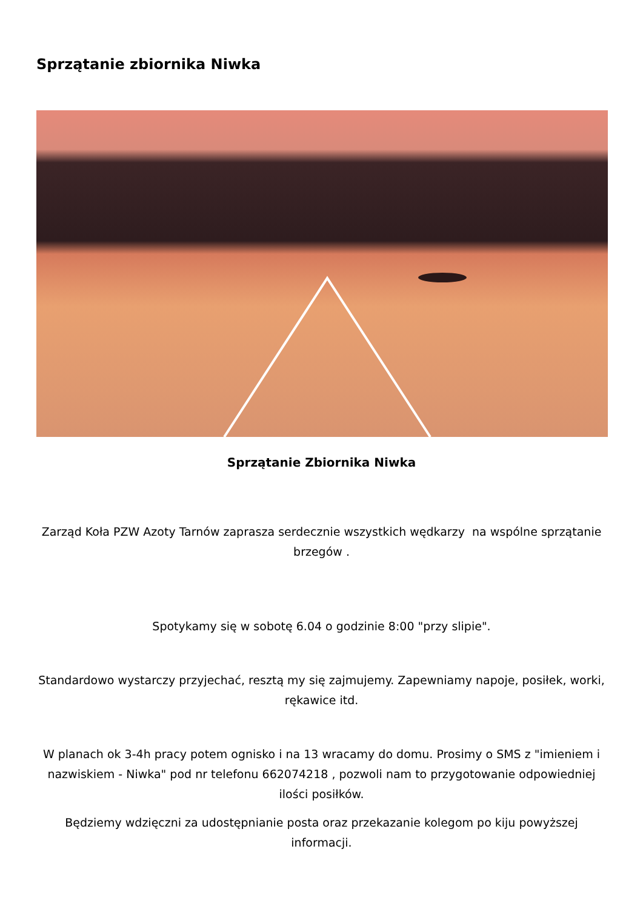Sprzątanie zbiornika Niwka
Sprzątanie Zbiornika Niwka
Zarząd Koła PZW Azoty Tarnów zaprasza serdecznie wszystkich wędkarzy na wspólne sprzątanie brzegów .
Spotykamy się w sobotę 6.04 o godzinie 8:00 "przy slipie".
Standardowo wystarczy przyjechać, resztą my się zajmujemy. Zapewniamy napoje, posiłek, worki, rękawice itd.
W planach ok 3-4h pracy potem ognisko i na 13 wracamy do domu. Prosimy o SMS z "imieniem i nazwiskiem - Niwka" pod nr telefonu 662074218 , pozwoli nam to przygotowanie odpowiedniej ilości posiłków.
Będziemy wdzięczni za udostępnianie posta oraz przekazanie kolegom po kiju powyższej informacji.